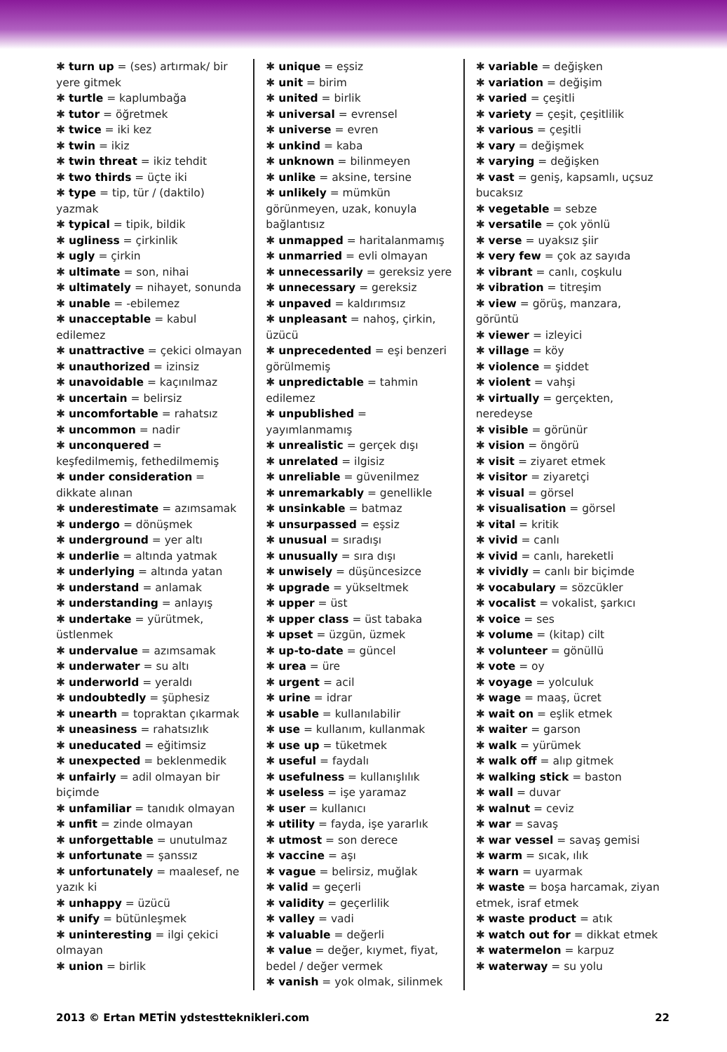✱ turn up = (ses) artırmak/ bir yere gitmek
✱ turtle = kaplumbağa
✱ tutor = öğretmek
✱ twice = iki kez
✱ twin = ikiz
✱ twin threat = ikiz tehdit
✱ two thirds = üçte iki
✱ type = tip, tür / (daktilo) yazmak
✱ typical = tipik, bildik
✱ ugliness = çirkinlik
✱ ugly = çirkin
✱ ultimate = son, nihai
✱ ultimately = nihayet, sonunda
✱ unable = -ebilemez
✱ unacceptable = kabul edilemez
✱ unattractive = çekici olmayan
✱ unauthorized = izinsiz
✱ unavoidable = kaçınılmaz
✱ uncertain = belirsiz
✱ uncomfortable = rahatsız
✱ uncommon = nadir
✱ unconquered = keşfedilmemiş, fethedilmemiş
✱ under consideration = dikkate alınan
✱ underestimate = azımsamak
✱ undergo = dönüşmek
✱ underground = yer altı
✱ underlie = altında yatmak
✱ underlying = altında yatan
✱ understand = anlamak
✱ understanding = anlayış
✱ undertake = yürütmek, üstlenmek
✱ undervalue = azımsamak
✱ underwater = su altı
✱ underworld = yeraldı
✱ undoubtedly = şüphesiz
✱ unearth = topraktan çıkarmak
✱ uneasiness = rahatsızlık
✱ uneducated = eğitimsiz
✱ unexpected = beklenmedik
✱ unfairly = adil olmayan bir biçimde
✱ unfamiliar = tanıdık olmayan
✱ unfit = zinde olmayan
✱ unforgettable = unutulmaz
✱ unfortunate = şanssız
✱ unfortunately = maalesef, ne yazık ki
✱ unhappy = üzücü
✱ unify = bütünleşmek
✱ uninteresting = ilgi çekici olmayan
✱ union = birlik
✱ unique = eşsiz
✱ unit = birim
✱ united = birlik
✱ universal = evrensel
✱ universe = evren
✱ unkind = kaba
✱ unknown = bilinmeyen
✱ unlike = aksine, tersine
✱ unlikely = mümkün görünmeyen, uzak, konuyla bağlantısız
✱ unmapped = haritalanmamış
✱ unmarried = evli olmayan
✱ unnecessarily = gereksiz yere
✱ unnecessary = gereksiz
✱ unpaved = kaldırımsız
✱ unpleasant = nahoş, çirkin, üzücü
✱ unprecedented = eşi benzeri görülmemiş
✱ unpredictable = tahmin edilemez
✱ unpublished = yayımlanmamış
✱ unrealistic = gerçek dışı
✱ unrelated = ilgisiz
✱ unreliable = güvenilmez
✱ unremarkably = genellikle
✱ unsinkable = batmaz
✱ unsurpassed = eşsiz
✱ unusual = sıradışı
✱ unusually = sıra dışı
✱ unwisely = düşüncesizce
✱ upgrade = yükseltmek
✱ upper = üst
✱ upper class = üst tabaka
✱ upset = üzgün, üzmek
✱ up-to-date = güncel
✱ urea = üre
✱ urgent = acil
✱ urine = idrar
✱ usable = kullanılabilir
✱ use = kullanım, kullanmak
✱ use up = tüketmek
✱ useful = faydalı
✱ usefulness = kullanışlılık
✱ useless = işe yaramaz
✱ user = kullanıcı
✱ utility = fayda, işe yararlık
✱ utmost = son derece
✱ vaccine = aşı
✱ vague = belirsiz, muğlak
✱ valid = geçerli
✱ validity = geçerlilik
✱ valley = vadi
✱ valuable = değerli
✱ value = değer, kıymet, fiyat, bedel / değer vermek
✱ vanish = yok olmak, silinmek
✱ variable = değişken
✱ variation = değişim
✱ varied = çeşitli
✱ variety = çeşit, çeşitlilik
✱ various = çeşitli
✱ vary = değişmek
✱ varying = değişken
✱ vast = geniş, kapsamlı, uçsuz bucaksız
✱ vegetable = sebze
✱ versatile = çok yönlü
✱ verse = uyaksız şiir
✱ very few = çok az sayıda
✱ vibrant = canlı, coşkulu
✱ vibration = titreşim
✱ view = görüş, manzara, görüntü
✱ viewer = izleyici
✱ village = köy
✱ violence = şiddet
✱ violent = vahşi
✱ virtually = gerçekten, neredeyse
✱ visible = görünür
✱ vision = öngörü
✱ visit = ziyaret etmek
✱ visitor = ziyaretçi
✱ visual = görsel
✱ visualisation = görsel
✱ vital = kritik
✱ vivid = canlı
✱ vivid = canlı, hareketli
✱ vividly = canlı bir biçimde
✱ vocabulary = sözcükler
✱ vocalist = vokalist, şarkıcı
✱ voice = ses
✱ volume = (kitap) cilt
✱ volunteer = gönüllü
✱ vote = oy
✱ voyage = yolculuk
✱ wage = maaş, ücret
✱ wait on = eşlik etmek
✱ waiter = garson
✱ walk = yürümek
✱ walk off = alıp gitmek
✱ walking stick = baston
✱ wall = duvar
✱ walnut = ceviz
✱ war = savaş
✱ war vessel = savaş gemisi
✱ warm = sıcak, ılık
✱ warn = uyarmak
✱ waste = boşa harcamak, ziyan etmek, israf etmek
✱ waste product = atık
✱ watch out for = dikkat etmek
✱ watermelon = karpuz
✱ waterway = su yolu
2013 © Ertan METİN ydstestteknikleri.com 22